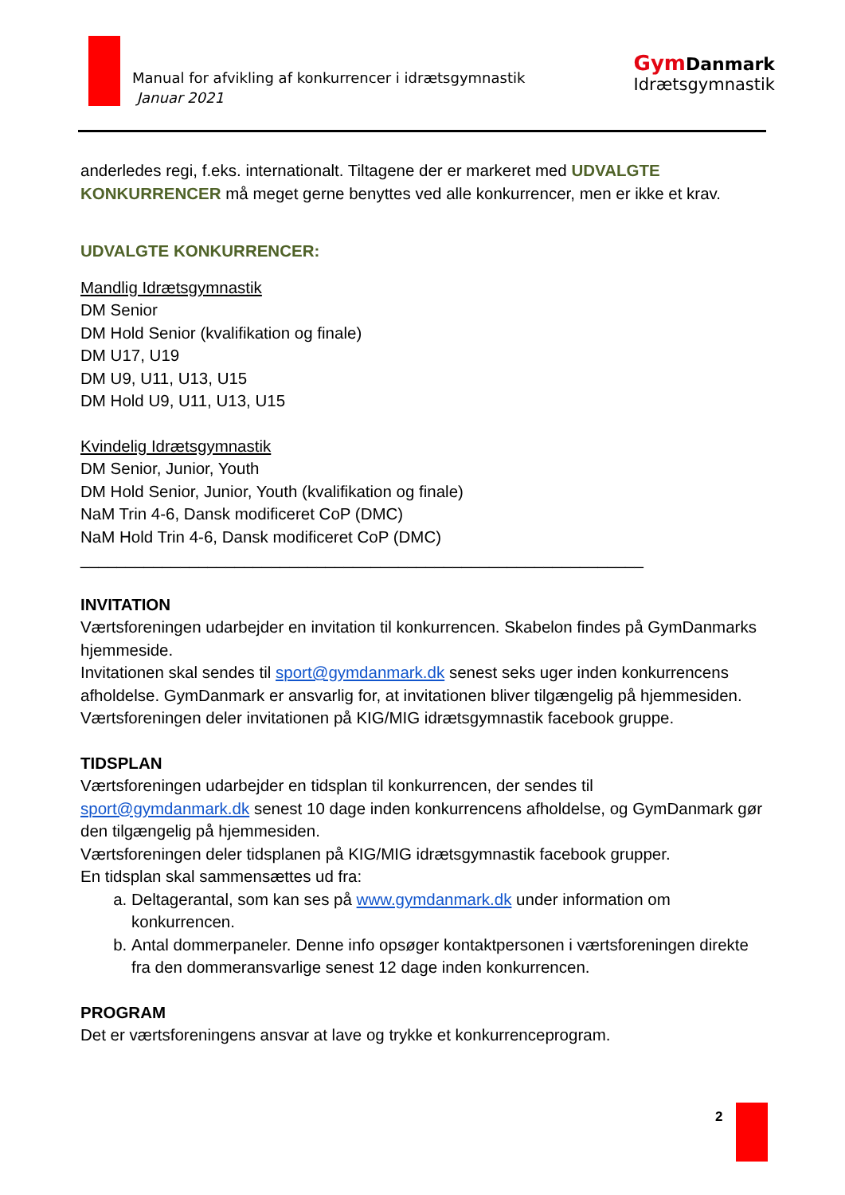Manual for afvikling af konkurrencer i idrætsgymnastik
Januar 2021
Gym Danmark
Idrætsgymnastik
anderledes regi, f.eks. internationalt. Tiltagene der er markeret med UDVALGTE KONKURRENCER må meget gerne benyttes ved alle konkurrencer, men er ikke et krav.
UDVALGTE KONKURRENCER:
Mandlig Idrætsgymnastik
DM Senior
DM Hold Senior (kvalifikation og finale)
DM U17, U19
DM U9, U11, U13, U15
DM Hold U9, U11, U13, U15
Kvindelig Idrætsgymnastik
DM Senior, Junior, Youth
DM Hold Senior, Junior, Youth (kvalifikation og finale)
NaM Trin 4-6, Dansk modificeret CoP (DMC)
NaM Hold Trin 4-6, Dansk modificeret CoP (DMC)
______________________________________________________________
INVITATION
Værtsforeningen udarbejder en invitation til konkurrencen. Skabelon findes på GymDanmarks hjemmeside.
Invitationen skal sendes til sport@gymdanmark.dk senest seks uger inden konkurrencens afholdelse. GymDanmark er ansvarlig for, at invitationen bliver tilgængelig på hjemmesiden.
Værtsforeningen deler invitationen på KIG/MIG idrætsgymnastik facebook gruppe.
TIDSPLAN
Værtsforeningen udarbejder en tidsplan til konkurrencen, der sendes til sport@gymdanmark.dk senest 10 dage inden konkurrencens afholdelse, og GymDanmark gør den tilgængelig på hjemmesiden.
Værtsforeningen deler tidsplanen på KIG/MIG idrætsgymnastik facebook grupper.
En tidsplan skal sammensættes ud fra:
a. Deltagerantal, som kan ses på www.gymdanmark.dk under information om konkurrencen.
b. Antal dommerpaneler. Denne info opsøger kontaktpersonen i værtsforeningen direkte fra den dommeransvarlige senest 12 dage inden konkurrencen.
PROGRAM
Det er værtsforeningens ansvar at lave og trykke et konkurrenceprogram.
2